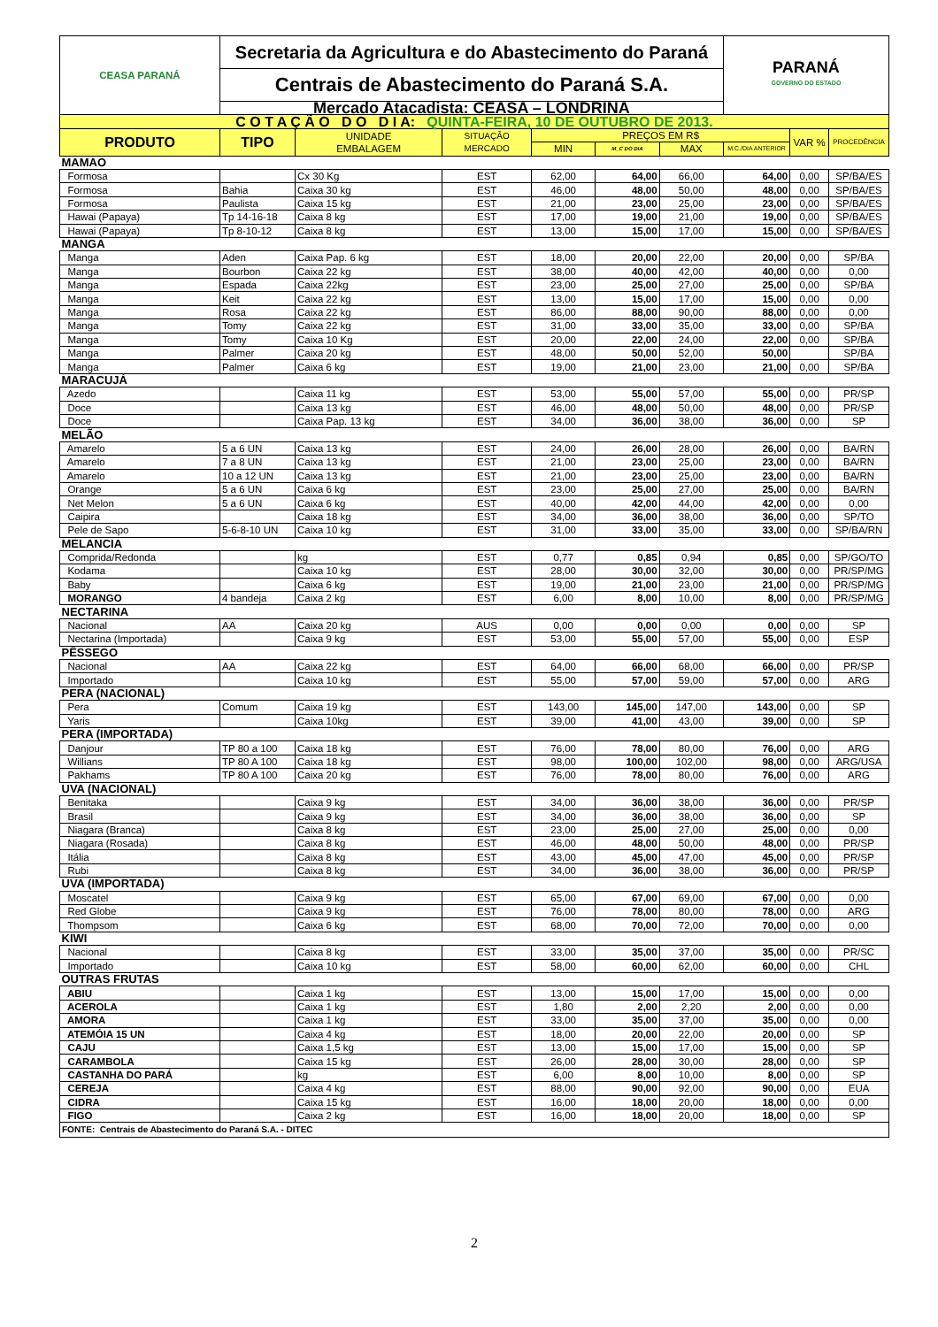| CEASA PARANÁ | Secretaria da Agricultura e do Abastecimento do Paraná | | | | | | PARANÁ GOVERNO DO ESTADO | | |
| | Centrais de Abastecimento do Paraná S.A. | | | | | | | | |
| | Mercado Atacadista: CEASA – LONDRINA | | | | | | | | |
| C O T A Ç Ã O D O D I A: QUINTA-FEIRA, 10 DE OUTUBRO DE 2013. | | | | | | | | | |
| PRODUTO | TIPO | UNIDADE EMBALAGEM | SITUAÇÃO MERCADO | PREÇOS EM R$ | | | | VAR % | PROCEDÊNCIA |
| | | | | MIN | M_C DO DIA | MAX | M.C./DIA ANTERIOR | | |
| MAMAO | | | | | | | | | |
| Formosa | | Cx 30 Kg | EST | 62,00 | 64,00 | 66,00 | 64,00 | 0,00 | SP/BA/ES |
| Formosa | Bahia | Caixa 30 kg | EST | 46,00 | 48,00 | 50,00 | 48,00 | 0,00 | SP/BA/ES |
| Formosa | Paulista | Caixa 15 kg | EST | 21,00 | 23,00 | 25,00 | 23,00 | 0,00 | SP/BA/ES |
| Hawai (Papaya) | Tp 14-16-18 | Caixa 8 kg | EST | 17,00 | 19,00 | 21,00 | 19,00 | 0,00 | SP/BA/ES |
| Hawai (Papaya) | Tp 8-10-12 | Caixa 8 kg | EST | 13,00 | 15,00 | 17,00 | 15,00 | 0,00 | SP/BA/ES |
| MANGA | | | | | | | | | |
| Manga | Aden | Caixa Pap. 6 kg | EST | 18,00 | 20,00 | 22,00 | 20,00 | 0,00 | SP/BA |
| Manga | Bourbon | Caixa 22 kg | EST | 38,00 | 40,00 | 42,00 | 40,00 | 0,00 | 0,00 |
| Manga | Espada | Caixa 22kg | EST | 23,00 | 25,00 | 27,00 | 25,00 | 0,00 | SP/BA |
| Manga | Keit | Caixa 22 kg | EST | 13,00 | 15,00 | 17,00 | 15,00 | 0,00 | 0,00 |
| Manga | Rosa | Caixa 22 kg | EST | 86,00 | 88,00 | 90,00 | 88,00 | 0,00 | 0,00 |
| Manga | Tomy | Caixa 22 kg | EST | 31,00 | 33,00 | 35,00 | 33,00 | 0,00 | SP/BA |
| Manga | Tomy | Caixa 10 Kg | EST | 20,00 | 22,00 | 24,00 | 22,00 | 0,00 | SP/BA |
| Manga | Palmer | Caixa 20 kg | EST | 48,00 | 50,00 | 52,00 | 50,00 | | SP/BA |
| Manga | Palmer | Caixa 6 kg | EST | 19,00 | 21,00 | 23,00 | 21,00 | 0,00 | SP/BA |
| MARACUJÁ | | | | | | | | | |
| Azedo | | Caixa 11 kg | EST | 53,00 | 55,00 | 57,00 | 55,00 | 0,00 | PR/SP |
| Doce | | Caixa 13 kg | EST | 46,00 | 48,00 | 50,00 | 48,00 | 0,00 | PR/SP |
| Doce | | Caixa Pap. 13 kg | EST | 34,00 | 36,00 | 38,00 | 36,00 | 0,00 | SP |
| MELÃO | | | | | | | | | |
| Amarelo | 5 a 6 UN | Caixa 13 kg | EST | 24,00 | 26,00 | 28,00 | 26,00 | 0,00 | BA/RN |
| Amarelo | 7 a 8 UN | Caixa 13 kg | EST | 21,00 | 23,00 | 25,00 | 23,00 | 0,00 | BA/RN |
| Amarelo | 10 a 12 UN | Caixa 13 kg | EST | 21,00 | 23,00 | 25,00 | 23,00 | 0,00 | BA/RN |
| Orange | 5 a 6 UN | Caixa 6 kg | EST | 23,00 | 25,00 | 27,00 | 25,00 | 0,00 | BA/RN |
| Net Melon | 5 a 6 UN | Caixa 6 kg | EST | 40,00 | 42,00 | 44,00 | 42,00 | 0,00 | 0,00 |
| Caipira | | Caixa 18 kg | EST | 34,00 | 36,00 | 38,00 | 36,00 | 0,00 | SP/TO |
| Pele de Sapo | 5-6-8-10 UN | Caixa 10 kg | EST | 31,00 | 33,00 | 35,00 | 33,00 | 0,00 | SP/BA/RN |
| MELANCIA | | | | | | | | | |
| Comprida/Redonda | | kg | EST | 0,77 | 0,85 | 0,94 | 0,85 | 0,00 | SP/GO/TO |
| Kodama | | Caixa 10 kg | EST | 28,00 | 30,00 | 32,00 | 30,00 | 0,00 | PR/SP/MG |
| Baby | | Caixa 6 kg | EST | 19,00 | 21,00 | 23,00 | 21,00 | 0,00 | PR/SP/MG |
| MORANGO | 4 bandeja | Caixa 2 kg | EST | 6,00 | 8,00 | 10,00 | 8,00 | 0,00 | PR/SP/MG |
| NECTARINA | | | | | | | | | |
| Nacional | AA | Caixa 20 kg | AUS | 0,00 | 0,00 | 0,00 | 0,00 | 0,00 | SP |
| Nectarina (Importada) | | Caixa 9 kg | EST | 53,00 | 55,00 | 57,00 | 55,00 | 0,00 | ESP |
| PÊSSEGO | | | | | | | | | |
| Nacional | AA | Caixa 22 kg | EST | 64,00 | 66,00 | 68,00 | 66,00 | 0,00 | PR/SP |
| Importado | | Caixa 10 kg | EST | 55,00 | 57,00 | 59,00 | 57,00 | 0,00 | ARG |
| PERA (NACIONAL) | | | | | | | | | |
| Pera | Comum | Caixa 19 kg | EST | 143,00 | 145,00 | 147,00 | 143,00 | 0,00 | SP |
| Yaris | | Caixa 10kg | EST | 39,00 | 41,00 | 43,00 | 39,00 | 0,00 | SP |
| PERA (IMPORTADA) | | | | | | | | | |
| Danjour | TP 80 a 100 | Caixa 18 kg | EST | 76,00 | 78,00 | 80,00 | 76,00 | 0,00 | ARG |
| Willians | TP 80 A 100 | Caixa 18 kg | EST | 98,00 | 100,00 | 102,00 | 98,00 | 0,00 | ARG/USA |
| Pakhams | TP 80 A 100 | Caixa 20 kg | EST | 76,00 | 78,00 | 80,00 | 76,00 | 0,00 | ARG |
| UVA (NACIONAL) | | | | | | | | | |
| Benitaka | | Caixa 9 kg | EST | 34,00 | 36,00 | 38,00 | 36,00 | 0,00 | PR/SP |
| Brasil | | Caixa 9 kg | EST | 34,00 | 36,00 | 38,00 | 36,00 | 0,00 | SP |
| Niagara (Branca) | | Caixa 8 kg | EST | 23,00 | 25,00 | 27,00 | 25,00 | 0,00 | 0,00 |
| Niagara (Rosada) | | Caixa 8 kg | EST | 46,00 | 48,00 | 50,00 | 48,00 | 0,00 | PR/SP |
| Itália | | Caixa 8 kg | EST | 43,00 | 45,00 | 47,00 | 45,00 | 0,00 | PR/SP |
| Rubi | | Caixa 8 kg | EST | 34,00 | 36,00 | 38,00 | 36,00 | 0,00 | PR/SP |
| UVA (IMPORTADA) | | | | | | | | | |
| Moscatel | | Caixa 9 kg | EST | 65,00 | 67,00 | 69,00 | 67,00 | 0,00 | 0,00 |
| Red Globe | | Caixa 9 kg | EST | 76,00 | 78,00 | 80,00 | 78,00 | 0,00 | ARG |
| Thompsom | | Caixa 6 kg | EST | 68,00 | 70,00 | 72,00 | 70,00 | 0,00 | 0,00 |
| KIWI | | | | | | | | | |
| Nacional | | Caixa 8 kg | EST | 33,00 | 35,00 | 37,00 | 35,00 | 0,00 | PR/SC |
| Importado | | Caixa 10 kg | EST | 58,00 | 60,00 | 62,00 | 60,00 | 0,00 | CHL |
| OUTRAS FRUTAS | | | | | | | | | |
| ABIU | | Caixa 1 kg | EST | 13,00 | 15,00 | 17,00 | 15,00 | 0,00 | 0,00 |
| ACEROLA | | Caixa 1 kg | EST | 1,80 | 2,00 | 2,20 | 2,00 | 0,00 | 0,00 |
| AMORA | | Caixa 1 kg | EST | 33,00 | 35,00 | 37,00 | 35,00 | 0,00 | 0,00 |
| ATEMÓIA 15 UN | | Caixa 4 kg | EST | 18,00 | 20,00 | 22,00 | 20,00 | 0,00 | SP |
| CAJU | | Caixa 1,5 kg | EST | 13,00 | 15,00 | 17,00 | 15,00 | 0,00 | SP |
| CARAMBOLA | | Caixa 15 kg | EST | 26,00 | 28,00 | 30,00 | 28,00 | 0,00 | SP |
| CASTANHA DO PARÁ | | kg | EST | 6,00 | 8,00 | 10,00 | 8,00 | 0,00 | SP |
| CEREJA | | Caixa 4 kg | EST | 88,00 | 90,00 | 92,00 | 90,00 | 0,00 | EUA |
| CIDRA | | Caixa 15 kg | EST | 16,00 | 18,00 | 20,00 | 18,00 | 0,00 | 0,00 |
| FIGO | | Caixa 2 kg | EST | 16,00 | 18,00 | 20,00 | 18,00 | 0,00 | SP |
| FONTE: Centrais de Abastecimento do Paraná S.A. - DITEC | | | | | | | | | |
2